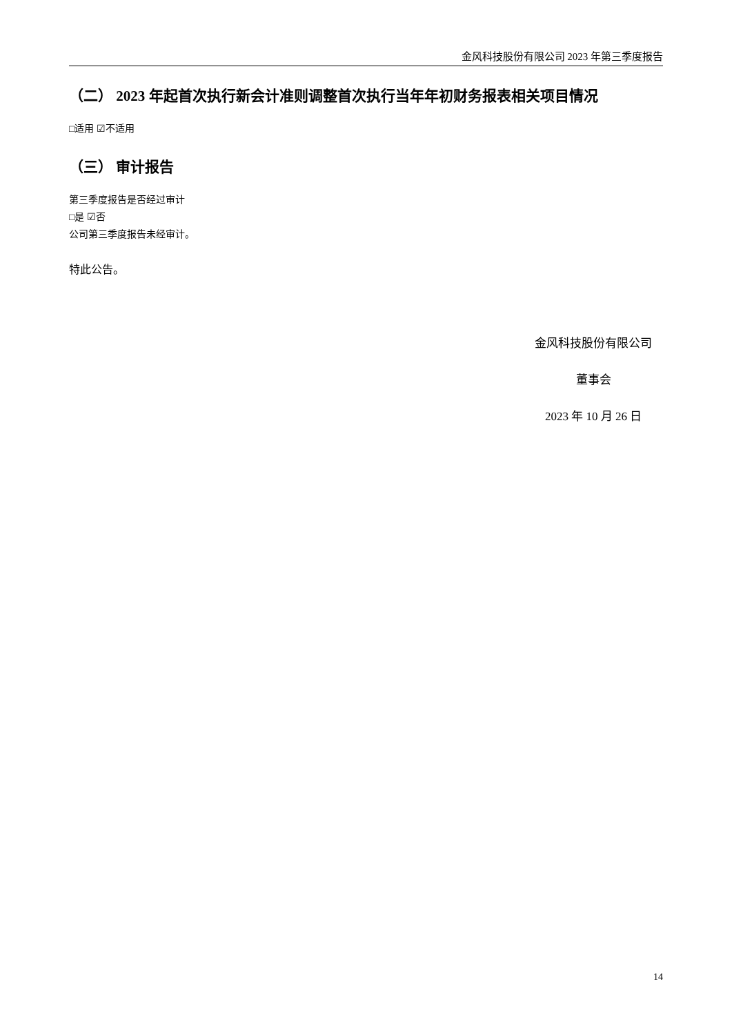金风科技股份有限公司 2023 年第三季度报告
（二） 2023 年起首次执行新会计准则调整首次执行当年年初财务报表相关项目情况
□适用 ☑不适用
（三） 审计报告
第三季度报告是否经过审计
□是 ☑否
公司第三季度报告未经审计。
特此公告。
金风科技股份有限公司
董事会
2023 年 10 月 26 日
14